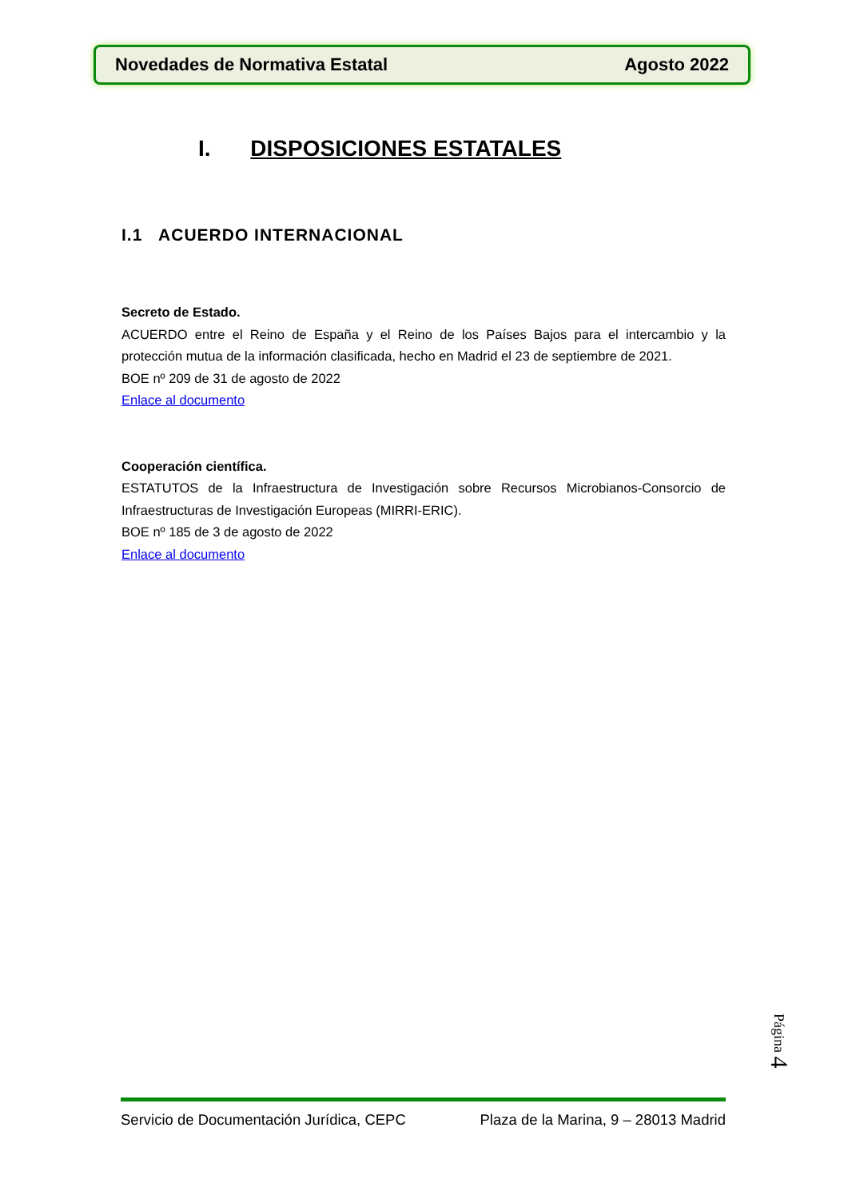Novedades de Normativa Estatal Agosto 2022
I. DISPOSICIONES ESTATALES
I.1 ACUERDO INTERNACIONAL
Secreto de Estado.
ACUERDO entre el Reino de España y el Reino de los Países Bajos para el intercambio y la protección mutua de la información clasificada, hecho en Madrid el 23 de septiembre de 2021.
BOE nº 209 de 31 de agosto de 2022
Enlace al documento
Cooperación científica.
ESTATUTOS de la Infraestructura de Investigación sobre Recursos Microbianos-Consorcio de Infraestructuras de Investigación Europeas (MIRRI-ERIC).
BOE nº 185 de 3 de agosto de 2022
Enlace al documento
Página 4
Servicio de Documentación Jurídica, CEPC Plaza de la Marina, 9 – 28013 Madrid